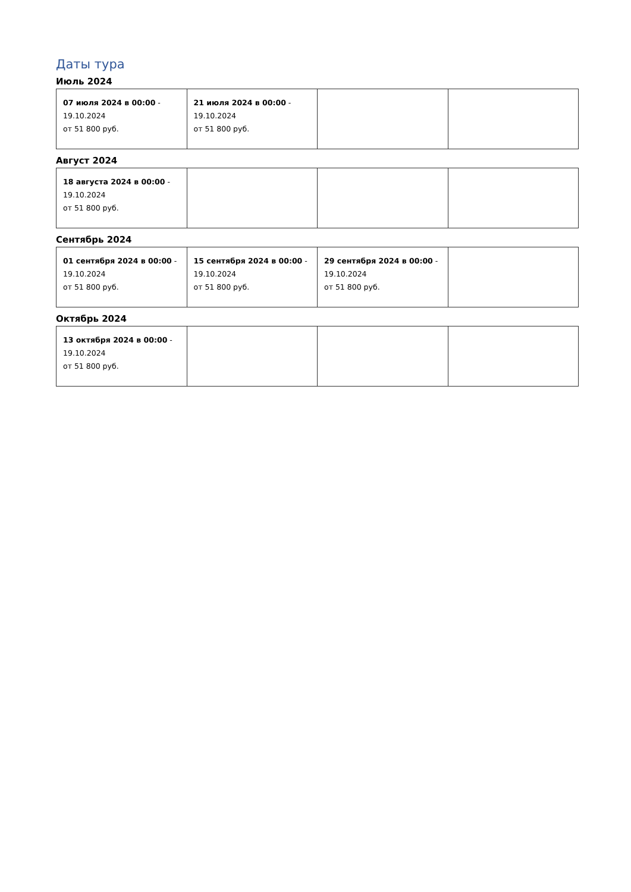Даты тура
Июль 2024
| 07 июля 2024 в 00:00 - 19.10.2024 от 51 800 руб. | 21 июля 2024 в 00:00 - 19.10.2024 от 51 800 руб. | | |
Август 2024
| 18 августа 2024 в 00:00 - 19.10.2024 от 51 800 руб. | | | |
Сентябрь 2024
| 01 сентября 2024 в 00:00 - 19.10.2024 от 51 800 руб. | 15 сентября 2024 в 00:00 - 19.10.2024 от 51 800 руб. | 29 сентября 2024 в 00:00 - 19.10.2024 от 51 800 руб. | |
Октябрь 2024
| 13 октября 2024 в 00:00 - 19.10.2024 от 51 800 руб. | | | |